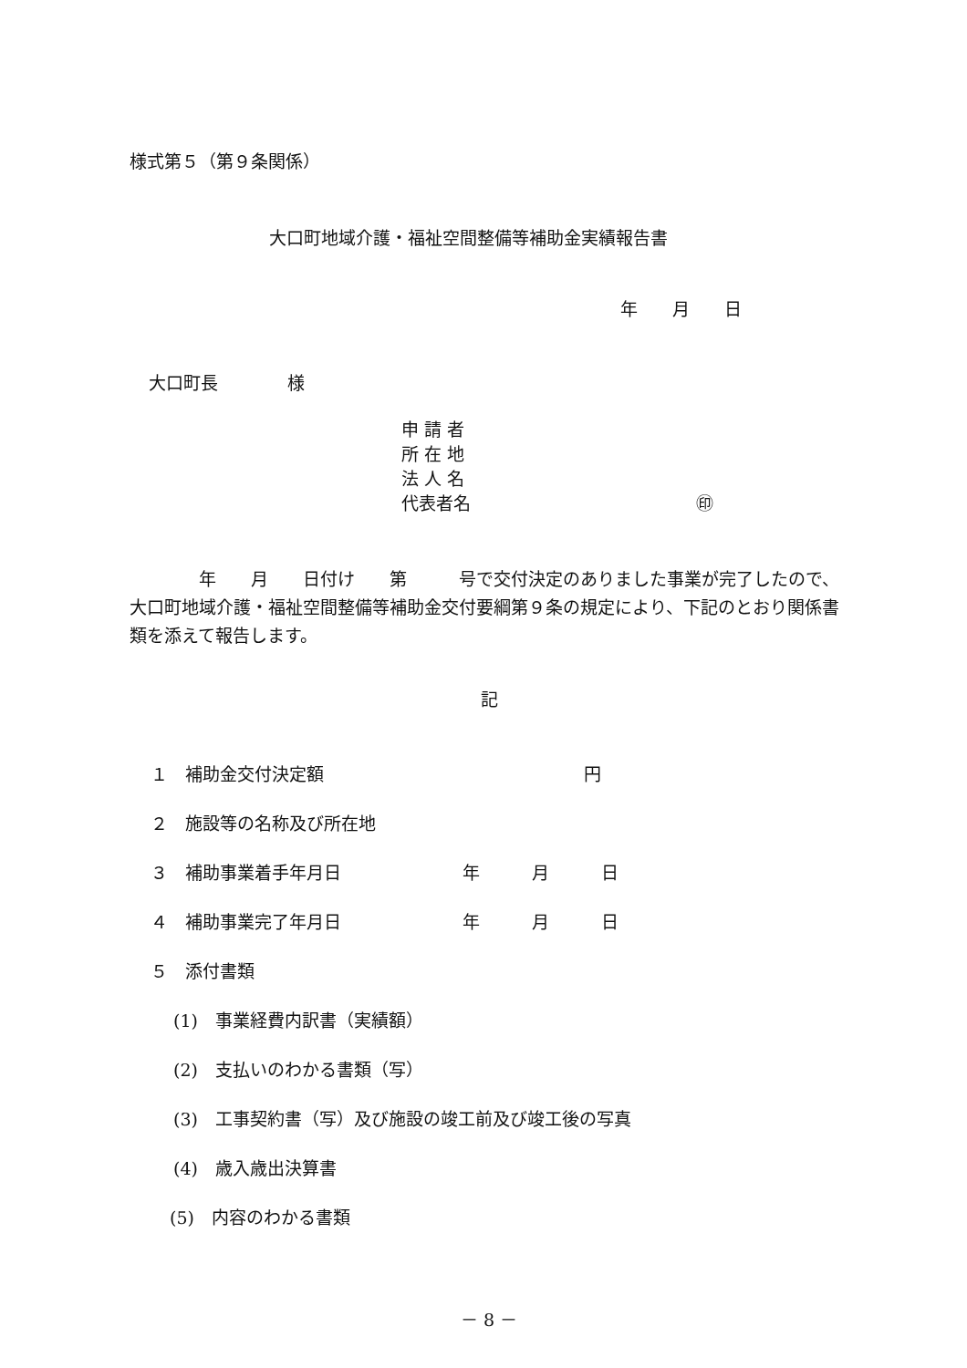様式第５（第９条関係）
大口町地域介護・福祉空間整備等補助金実績報告書
年　　月　　日
大口町長　　　　様
申 請 者 所 在 地 法 人 名 代表者名　　　　　　　　　　　　　㊞
　　　　年　　月　　日付け　　第　　　号で交付決定のありました事業が完了したので、大口町地域介護・福祉空間整備等補助金交付要綱第９条の規定により、下記のとおり関係書類を添えて報告します。
記
１　補助金交付決定額　　　　　　　　　　　　　　　円
２　施設等の名称及び所在地
３　補助事業着手年月日　　　　　　　年　　　月　　　日
４　補助事業完了年月日　　　　　　　年　　　月　　　日
５　添付書類
(1)　事業経費内訳書（実績額）
(2)　支払いのわかる書類（写）
(3)　工事契約書（写）及び施設の竣工前及び竣工後の写真
(4)　歳入歳出決算書
(5)　内容のわかる書類
－ 8 －